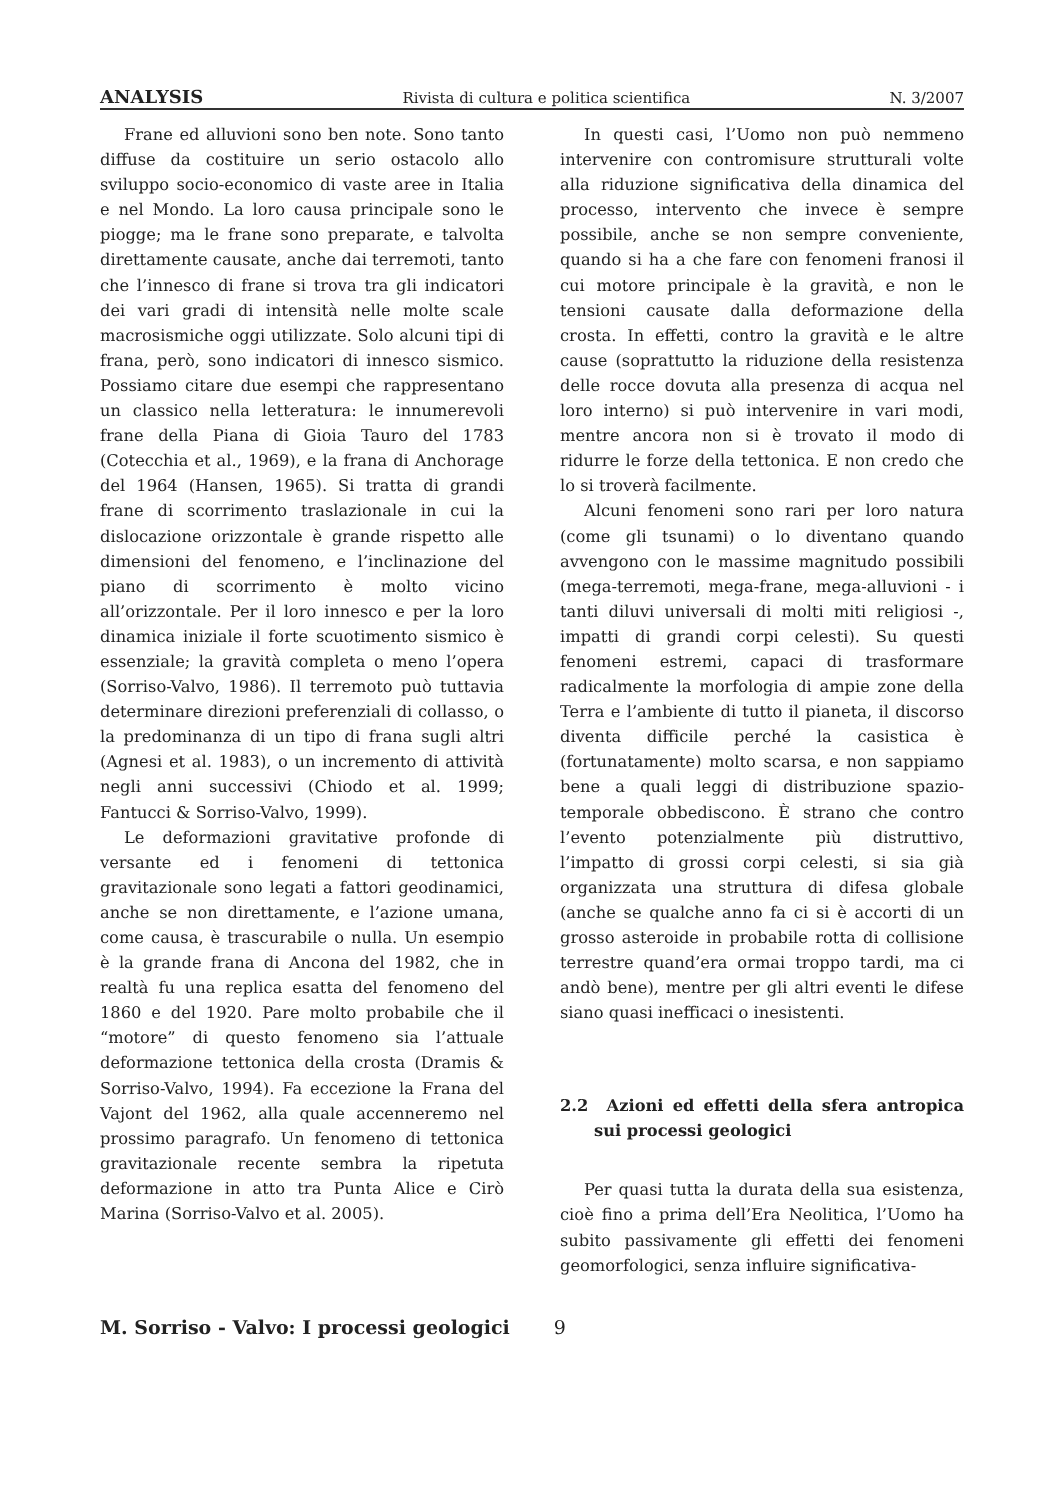ANALYSIS Rivista di cultura e politica scientifica N. 3/2007
Frane ed alluvioni sono ben note. Sono tanto diffuse da costituire un serio ostacolo allo sviluppo socio-economico di vaste aree in Italia e nel Mondo. La loro causa principale sono le piogge; ma le frane sono preparate, e talvolta direttamente causate, anche dai terremoti, tanto che l’innesco di frane si trova tra gli indicatori dei vari gradi di intensità nelle molte scale macrosismiche oggi utilizzate. Solo alcuni tipi di frana, però, sono indicatori di innesco sismico. Possiamo citare due esempi che rappresentano un classico nella letteratura: le innumerevoli frane della Piana di Gioia Tauro del 1783 (Cotecchia et al., 1969), e la frana di Anchorage del 1964 (Hansen, 1965). Si tratta di grandi frane di scorrimento traslazionale in cui la dislocazione orizzontale è grande rispetto alle dimensioni del fenomeno, e l’inclinazione del piano di scorrimento è molto vicino all’orizzontale. Per il loro innesco e per la loro dinamica iniziale il forte scuotimento sismico è essenziale; la gravità completa o meno l’opera (Sorriso-Valvo, 1986). Il terremoto può tuttavia determinare direzioni preferenziali di collasso, o la predominanza di un tipo di frana sugli altri (Agnesi et al. 1983), o un incremento di attività negli anni successivi (Chiodo et al. 1999; Fantucci & Sorriso-Valvo, 1999).
Le deformazioni gravitative profonde di versante ed i fenomeni di tettonica gravitazionale sono legati a fattori geodinamici, anche se non direttamente, e l’azione umana, come causa, è trascurabile o nulla. Un esempio è la grande frana di Ancona del 1982, che in realtà fu una replica esatta del fenomeno del 1860 e del 1920. Pare molto probabile che il “motore” di questo fenomeno sia l’attuale deformazione tettonica della crosta (Dramis & Sorriso-Valvo, 1994). Fa eccezione la Frana del Vajont del 1962, alla quale accenneremo nel prossimo paragrafo. Un fenomeno di tettonica gravitazionale recente sembra la ripetuta deformazione in atto tra Punta Alice e Cirò Marina (Sorriso-Valvo et al. 2005).
In questi casi, l’Uomo non può nemmeno intervenire con contromisure strutturali volte alla riduzione significativa della dinamica del processo, intervento che invece è sempre possibile, anche se non sempre conveniente, quando si ha a che fare con fenomeni franosi il cui motore principale è la gravità, e non le tensioni causate dalla deformazione della crosta. In effetti, contro la gravità e le altre cause (soprattutto la riduzione della resistenza delle rocce dovuta alla presenza di acqua nel loro interno) si può intervenire in vari modi, mentre ancora non si è trovato il modo di ridurre le forze della tettonica. E non credo che lo si troverà facilmente.
Alcuni fenomeni sono rari per loro natura (come gli tsunami) o lo diventano quando avvengono con le massime magnitudo possibili (mega-terremoti, mega-frane, mega-alluvioni - i tanti diluvi universali di molti miti religiosi -, impatti di grandi corpi celesti). Su questi fenomeni estremi, capaci di trasformare radicalmente la morfologia di ampie zone della Terra e l’ambiente di tutto il pianeta, il discorso diventa difficile perché la casistica è (fortunatamente) molto scarsa, e non sappiamo bene a quali leggi di distribuzione spazio-temporale obbediscono. È strano che contro l’evento potenzialmente più distruttivo, l’impatto di grossi corpi celesti, si sia già organizzata una struttura di difesa globale (anche se qualche anno fa ci si è accorti di un grosso asteroide in probabile rotta di collisione terrestre quand’era ormai troppo tardi, ma ci andò bene), mentre per gli altri eventi le difese siano quasi inefficaci o inesistenti.
2.2 Azioni ed effetti della sfera antropica sui processi geologici
Per quasi tutta la durata della sua esistenza, cioè fino a prima dell’Era Neolitica, l’Uomo ha subito passivamente gli effetti dei fenomeni geomorfologici, senza influire significativa-
M. Sorriso - Valvo: I processi geologici 9